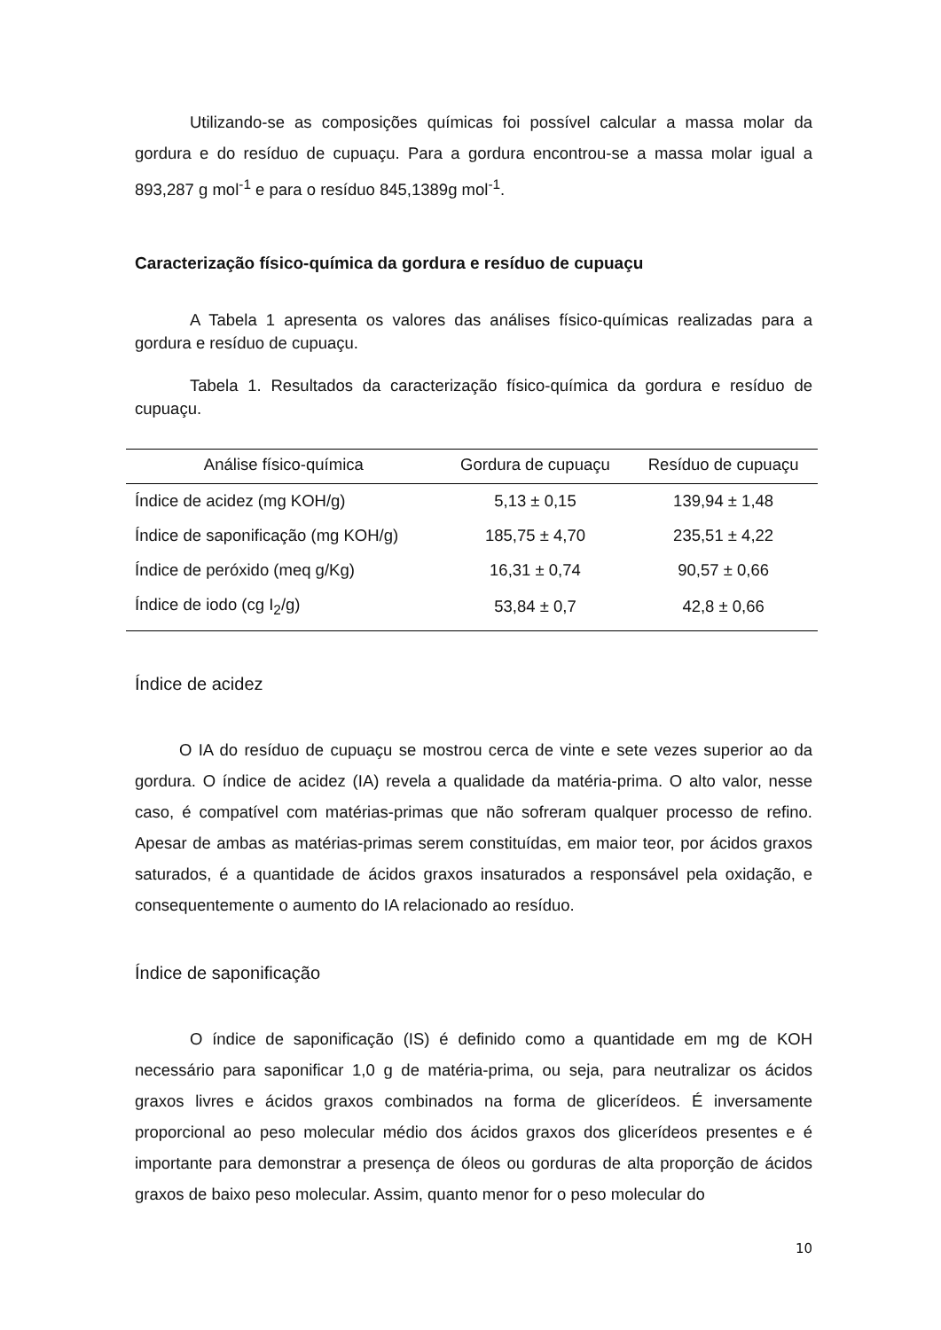Utilizando-se as composições químicas foi possível calcular a massa molar da gordura e do resíduo de cupuaçu. Para a gordura encontrou-se a massa molar igual a 893,287 g mol<sup>-1</sup> e para o resíduo 845,1389g mol<sup>-1</sup>.
Caracterização físico-química da gordura e resíduo de cupuaçu
A Tabela 1 apresenta os valores das análises físico-químicas realizadas para a gordura e resíduo de cupuaçu.
Tabela 1. Resultados da caracterização físico-química da gordura e resíduo de cupuaçu.
| Análise físico-química | Gordura de cupuaçu | Resíduo de cupuaçu |
| --- | --- | --- |
| Índice de acidez (mg KOH/g) | 5,13 ± 0,15 | 139,94 ± 1,48 |
| Índice de saponificação (mg KOH/g) | 185,75 ± 4,70 | 235,51 ± 4,22 |
| Índice de peróxido (meq g/Kg) | 16,31 ± 0,74 | 90,57 ± 0,66 |
| Índice de iodo (cg I<sub>2</sub>/g) | 53,84 ± 0,7 | 42,8 ± 0,66 |
Índice de acidez
O IA do resíduo de cupuaçu se mostrou cerca de vinte e sete vezes superior ao da gordura. O índice de acidez (IA) revela a qualidade da matéria-prima. O alto valor, nesse caso, é compatível com matérias-primas que não sofreram qualquer processo de refino. Apesar de ambas as matérias-primas serem constituídas, em maior teor, por ácidos graxos saturados, é a quantidade de ácidos graxos insaturados a responsável pela oxidação, e consequentemente o aumento do IA relacionado ao resíduo.
Índice de saponificação
O índice de saponificação (IS) é definido como a quantidade em mg de KOH necessário para saponificar 1,0 g de matéria-prima, ou seja, para neutralizar os ácidos graxos livres e ácidos graxos combinados na forma de glicerídeos. É inversamente proporcional ao peso molecular médio dos ácidos graxos dos glicerídeos presentes e é importante para demonstrar a presença de óleos ou gorduras de alta proporção de ácidos graxos de baixo peso molecular. Assim, quanto menor for o peso molecular do
10